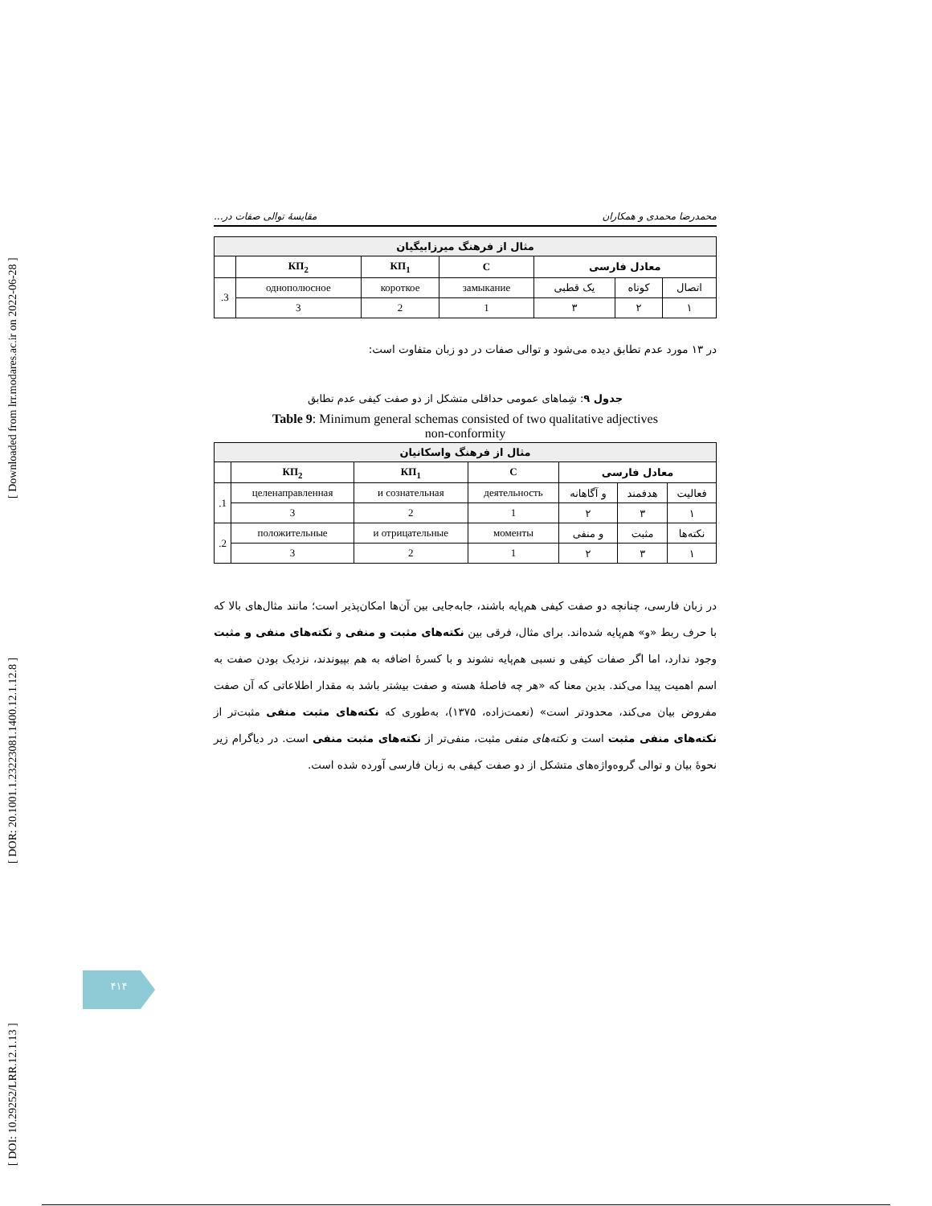[ DOI: 10.29252/LRR.12.1.13 ] [ DOR: 20.1001.1.23223081.1400.12.1.12.8 ] [ Downloaded from lrr.modares.ac.ir on 2022-06-28 ]
محمدرضا محمدی و همکاران مقایسهٔ توالی صفات در...
| مثال از فرهنگ میرزابیگیان | | | | | | |
| --- | --- | --- | --- | --- | --- | --- |
| معادل فارسی | | | C | КП<sub>1</sub> | КП<sub>2</sub> | |
| اتصال | کوتاه | یک قطبی | замыкание | короткое | однополюсное | 3. |
| ۱ | ۲ | ۳ | 1 | 2 | 3 | |
در ۱۳ مورد عدم تطابق دیده می‌شود و توالی صفات در دو زبان متفاوت است:
جدول ۹: شِماهای عمومی حداقلی متشکل از دو صفت کیفی عدم تطابق
Table 9: Minimum general schemas consisted of two qualitative adjectives
non-conformity
| مثال از فرهنگ واسکانیان | | | | | | |
| --- | --- | --- | --- | --- | --- | --- |
| معادل فارسی | | | C | КП<sub>1</sub> | КП<sub>2</sub> | |
| فعالیت | هدفمند | و آگاهانه | деятельность | и сознательная | целенаправленная | 1. |
| ۱ | ۳ | ۲ | 1 | 2 | 3 | |
| نکته‌ها | مثبت | و منفی | моменты | и отрицательные | положительные | 2. |
| ۱ | ۳ | ۲ | 1 | 2 | 3 | |
در زبان فارسی، چنانچه دو صفت کیفی هم‌پایه باشند، جابه‌جایی بین آن‌ها امکان‌پذیر است؛ مانند مثال‌های بالا که با حرف ربط «و» هم‌پایه شده‌اند. برای مثال، فرقی بین نکته‌های مثبت و منفی و نکته‌های منفی و مثبت وجود ندارد، اما اگر صفات کیفی و نسبی هم‌پایه نشوند و با کسرهٔ اضافه به هم بپیوندند، نزدیک بودن صفت به اسم اهمیت پیدا می‌کند. بدین معنا که «هر چه فاصلهٔ هسته و صفت بیشتر باشد به مقدار اطلاعاتی که آن صفت مفروض بیان می‌کند، محدودتر است» (نعمت‌زاده، ۱۳۷۵)، به‌طوری که نکته‌های مثبت منفی مثبت‌تر از نکته‌های منفی مثبت است و نکته‌های منفی مثبت، منفی‌تر از نکته‌های مثبت منفی است. در دیاگرام زیر نحوهٔ بیان و توالی گروه‌واژه‌های متشکل از دو صفت کیفی به زبان فارسی آورده شده است.
۴۱۴